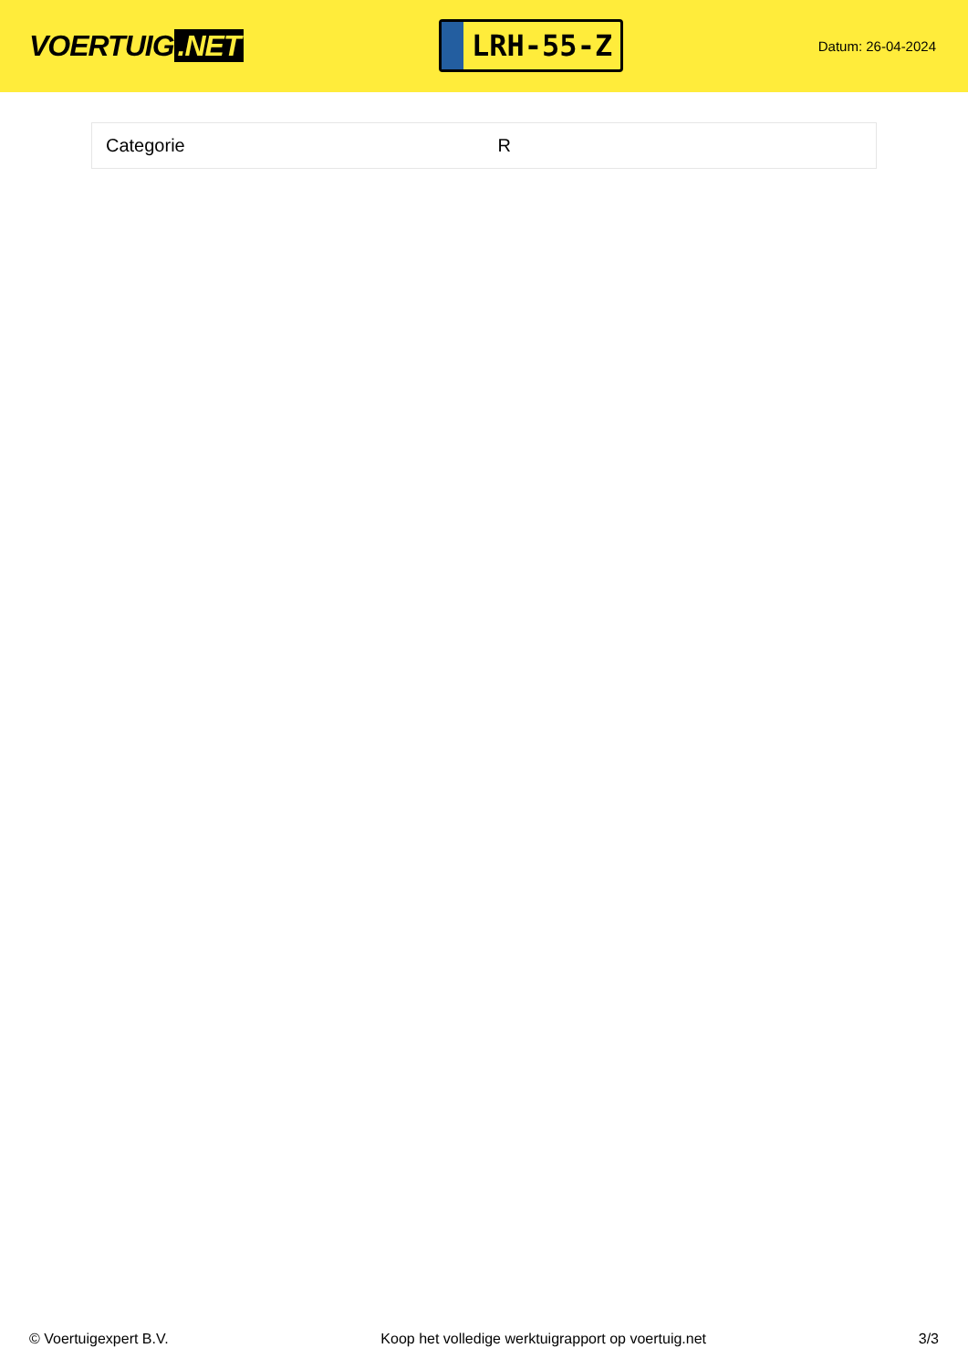VOERTUIG.NET
LRH-55-Z
Datum: 26-04-2024
| Categorie | R |
© Voertuigexpert B.V. Koop het volledige werktuigrapport op voertuig.net 3/3